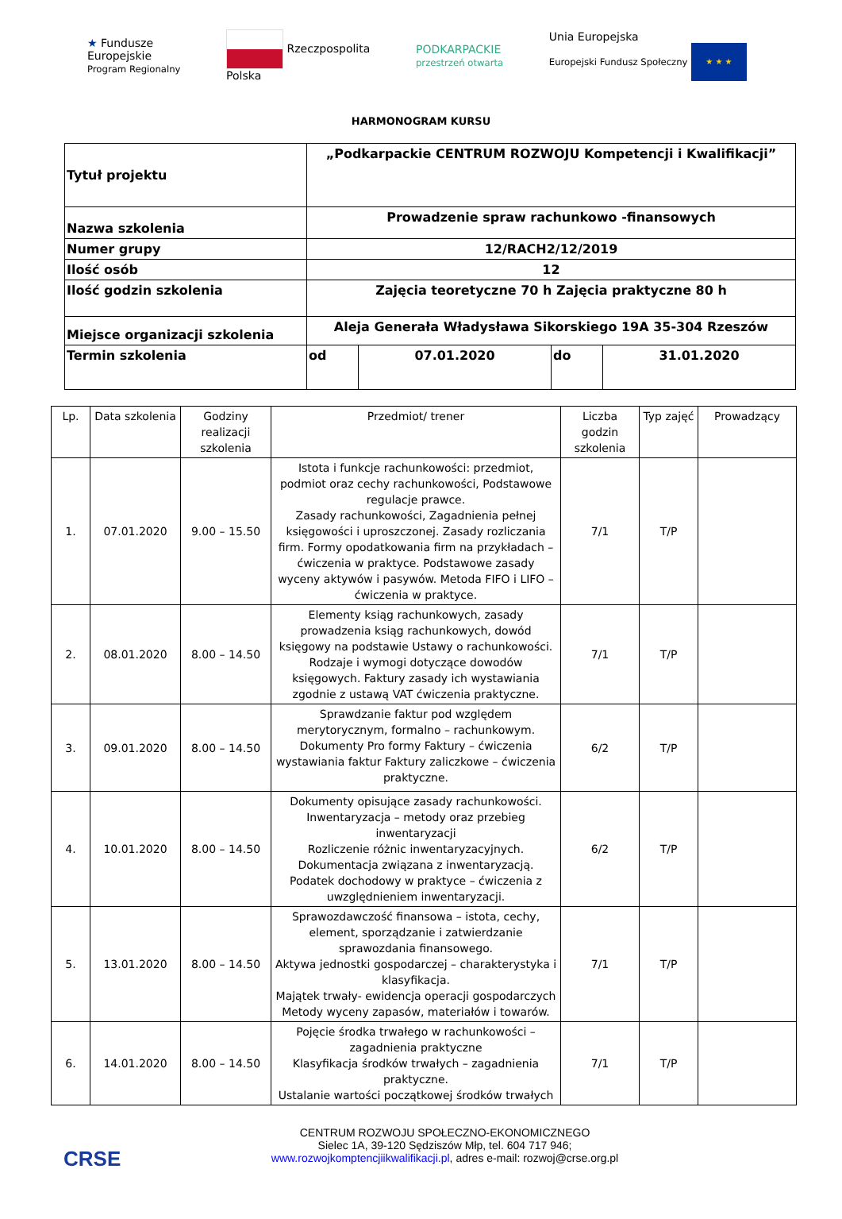★ Fundusze
Europejskie
Program Regionalny
Rzeczpospolita
Polska
PODKARPACKIE
przestrzeń otwarta
Unia Europejska
Europejski Fundusz Społeczny ★ ★ ★
HARMONOGRAM KURSU
| Tytuł projektu | „Podkarpackie CENTRUM ROZWOJU Kompetencji i Kwalifikacji” | | | |
| Nazwa szkolenia | Prowadzenie spraw rachunkowo -finansowych | | | |
| Numer grupy | 12/RACH2/12/2019 | | | |
| Ilość osób | 12 | | | |
| Ilość godzin szkolenia | Zajęcia teoretyczne 70 h Zajęcia praktyczne 80 h | | | |
| Miejsce organizacji szkolenia | Aleja Generała Władysława Sikorskiego 19A 35-304 Rzeszów | | | |
| Termin szkolenia | od | 07.01.2020 | do | 31.01.2020 |
| Lp. | Data szkolenia | Godziny realizacji szkolenia | Przedmiot/ trener | Liczba godzin szkolenia | Typ zajęć | Prowadzący |
| --- | --- | --- | --- | --- | --- | --- |
| 1. | 07.01.2020 | 9.00 – 15.50 | Istota i funkcje rachunkowości: przedmiot, podmiot oraz cechy rachunkowości, Podstawowe regulacje prawce. Zasady rachunkowości, Zagadnienia pełnej księgowości i uproszczonej. Zasady rozliczania firm. Formy opodatkowania firm na przykładach – ćwiczenia w praktyce. Podstawowe zasady wyceny aktywów i pasywów. Metoda FIFO i LIFO – ćwiczenia w praktyce. | 7/1 | T/P | |
| 2. | 08.01.2020 | 8.00 – 14.50 | Elementy ksiąg rachunkowych, zasady prowadzenia ksiąg rachunkowych, dowód księgowy na podstawie Ustawy o rachunkowości. Rodzaje i wymogi dotyczące dowodów księgowych. Faktury zasady ich wystawiania zgodnie z ustawą VAT ćwiczenia praktyczne. | 7/1 | T/P | |
| 3. | 09.01.2020 | 8.00 – 14.50 | Sprawdzanie faktur pod względem merytorycznym, formalno – rachunkowym. Dokumenty Pro formy Faktury – ćwiczenia wystawiania faktur Faktury zaliczkowe – ćwiczenia praktyczne. | 6/2 | T/P | |
| 4. | 10.01.2020 | 8.00 – 14.50 | Dokumenty opisujące zasady rachunkowości. Inwentaryzacja – metody oraz przebieg inwentaryzacji Rozliczenie różnic inwentaryzacyjnych. Dokumentacja związana z inwentaryzacją. Podatek dochodowy w praktyce – ćwiczenia z uwzględnieniem inwentaryzacji. | 6/2 | T/P | |
| 5. | 13.01.2020 | 8.00 – 14.50 | Sprawozdawczość finansowa – istota, cechy, element, sporządzanie i zatwierdzanie sprawozdania finansowego. Aktywa jednostki gospodarczej – charakterystyka i klasyfikacja. Majątek trwały- ewidencja operacji gospodarczych Metody wyceny zapasów, materiałów i towarów. | 7/1 | T/P | |
| 6. | 14.01.2020 | 8.00 – 14.50 | Pojęcie środka trwałego w rachunkowości – zagadnienia praktyczne Klasyfikacja środków trwałych – zagadnienia praktyczne. Ustalanie wartości początkowej środków trwałych | 7/1 | T/P | |
CRSE
CENTRUM ROZWOJU SPOŁECZNO-EKONOMICZNEGO
Sielec 1A, 39-120 Sędziszów Młp, tel. 604 717 946;
www.rozwojkomptencjiikwalifikacji.pl, adres e-mail: rozwoj@crse.org.pl